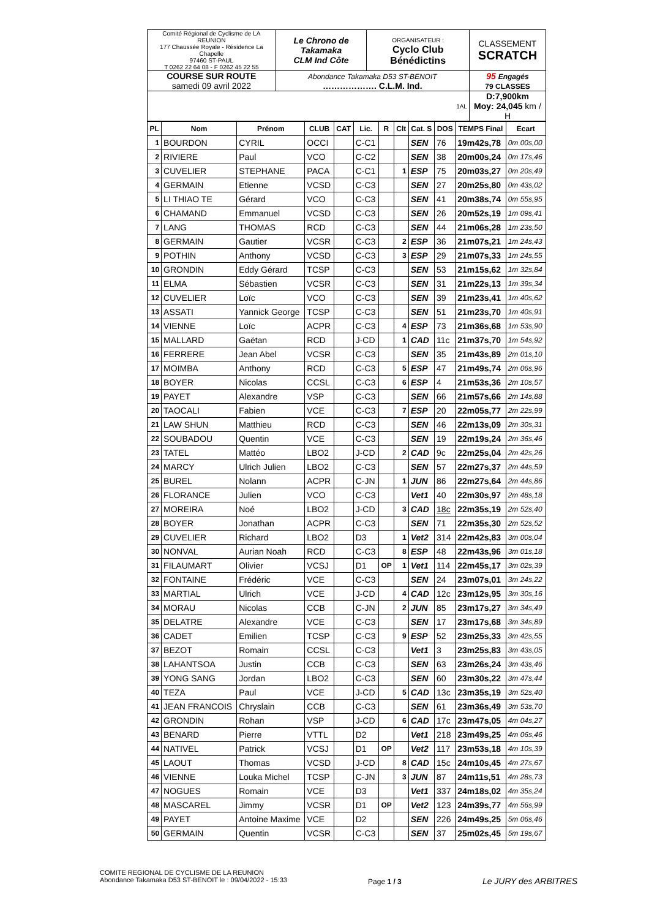| Comité Régional de Cyclisme de LA REUNION 177 Chaussée Royale - Résidence La Chapelle 97460 ST-PAUL T 0262 22 64 08 - F 0262 45 22 55 | Le Chrono de Takamaka CLM Ind Côte | ORGANISATEUR : Cyclo Club Bénédictins | CLASSEMENT SCRATCH |
| COURSE SUR ROUTE samedi 09 avril 2022 | Abondance Takamaka D53 ST-BENOIT ………………. C.L.M. Ind. | | 95 Engagés 79 CLASSES |
| 1AL | | | D:7,900km Moy: 24,045 km / H |
| PL | Nom | Prénom | CLUB | CAT | Lic. | R | Clt | Cat. S | DOS | TEMPS Final | Ecart |
| --- | --- | --- | --- | --- | --- | --- | --- | --- | --- | --- | --- |
| 1 | BOURDON | CYRIL | OCCI | | C-C1 | | | SEN | 76 | 19m42s,78 | 0m 00s,00 |
| 2 | RIVIERE | Paul | VCO | | C-C2 | | | SEN | 38 | 20m00s,24 | 0m 17s,46 |
| 3 | CUVELIER | STEPHANE | PACA | | C-C1 | | 1 | ESP | 75 | 20m03s,27 | 0m 20s,49 |
| 4 | GERMAIN | Etienne | VCSD | | C-C3 | | | SEN | 27 | 20m25s,80 | 0m 43s,02 |
| 5 | LI THIAO TE | Gérard | VCO | | C-C3 | | | SEN | 41 | 20m38s,74 | 0m 55s,95 |
| 6 | CHAMAND | Emmanuel | VCSD | | C-C3 | | | SEN | 26 | 20m52s,19 | 1m 09s,41 |
| 7 | LANG | THOMAS | RCD | | C-C3 | | | SEN | 44 | 21m06s,28 | 1m 23s,50 |
| 8 | GERMAIN | Gautier | VCSR | | C-C3 | | 2 | ESP | 36 | 21m07s,21 | 1m 24s,43 |
| 9 | POTHIN | Anthony | VCSD | | C-C3 | | 3 | ESP | 29 | 21m07s,33 | 1m 24s,55 |
| 10 | GRONDIN | Eddy Gérard | TCSP | | C-C3 | | | SEN | 53 | 21m15s,62 | 1m 32s,84 |
| 11 | ELMA | Sébastien | VCSR | | C-C3 | | | SEN | 31 | 21m22s,13 | 1m 39s,34 |
| 12 | CUVELIER | Loïc | VCO | | C-C3 | | | SEN | 39 | 21m23s,41 | 1m 40s,62 |
| 13 | ASSATI | Yannick George | TCSP | | C-C3 | | | SEN | 51 | 21m23s,70 | 1m 40s,91 |
| 14 | VIENNE | Loïc | ACPR | | C-C3 | | 4 | ESP | 73 | 21m36s,68 | 1m 53s,90 |
| 15 | MALLARD | Gaëtan | RCD | | J-CD | | 1 | CAD | 11c | 21m37s,70 | 1m 54s,92 |
| 16 | FERRERE | Jean Abel | VCSR | | C-C3 | | | SEN | 35 | 21m43s,89 | 2m 01s,10 |
| 17 | MOIMBA | Anthony | RCD | | C-C3 | | 5 | ESP | 47 | 21m49s,74 | 2m 06s,96 |
| 18 | BOYER | Nicolas | CCSL | | C-C3 | | 6 | ESP | 4 | 21m53s,36 | 2m 10s,57 |
| 19 | PAYET | Alexandre | VSP | | C-C3 | | | SEN | 66 | 21m57s,66 | 2m 14s,88 |
| 20 | TAOCALI | Fabien | VCE | | C-C3 | | 7 | ESP | 20 | 22m05s,77 | 2m 22s,99 |
| 21 | LAW SHUN | Matthieu | RCD | | C-C3 | | | SEN | 46 | 22m13s,09 | 2m 30s,31 |
| 22 | SOUBADOU | Quentin | VCE | | C-C3 | | | SEN | 19 | 22m19s,24 | 2m 36s,46 |
| 23 | TATEL | Mattéo | LBO2 | | J-CD | | 2 | CAD | 9c | 22m25s,04 | 2m 42s,26 |
| 24 | MARCY | Ulrich Julien | LBO2 | | C-C3 | | | SEN | 57 | 22m27s,37 | 2m 44s,59 |
| 25 | BUREL | Nolann | ACPR | | C-JN | | 1 | JUN | 86 | 22m27s,64 | 2m 44s,86 |
| 26 | FLORANCE | Julien | VCO | | C-C3 | | | Vet1 | 40 | 22m30s,97 | 2m 48s,18 |
| 27 | MOREIRA | Noé | LBO2 | | J-CD | | 3 | CAD | 18c | 22m35s,19 | 2m 52s,40 |
| 28 | BOYER | Jonathan | ACPR | | C-C3 | | | SEN | 71 | 22m35s,30 | 2m 52s,52 |
| 29 | CUVELIER | Richard | LBO2 | | D3 | | 1 | Vet2 | 314 | 22m42s,83 | 3m 00s,04 |
| 30 | NONVAL | Aurian Noah | RCD | | C-C3 | | 8 | ESP | 48 | 22m43s,96 | 3m 01s,18 |
| 31 | FILAUMART | Olivier | VCSJ | | D1 | OP | 1 | Vet1 | 114 | 22m45s,17 | 3m 02s,39 |
| 32 | FONTAINE | Frédéric | VCE | | C-C3 | | | SEN | 24 | 23m07s,01 | 3m 24s,22 |
| 33 | MARTIAL | Ulrich | VCE | | J-CD | | 4 | CAD | 12c | 23m12s,95 | 3m 30s,16 |
| 34 | MORAU | Nicolas | CCB | | C-JN | | 2 | JUN | 85 | 23m17s,27 | 3m 34s,49 |
| 35 | DELATRE | Alexandre | VCE | | C-C3 | | | SEN | 17 | 23m17s,68 | 3m 34s,89 |
| 36 | CADET | Emilien | TCSP | | C-C3 | | 9 | ESP | 52 | 23m25s,33 | 3m 42s,55 |
| 37 | BEZOT | Romain | CCSL | | C-C3 | | | Vet1 | 3 | 23m25s,83 | 3m 43s,05 |
| 38 | LAHANTSOA | Justin | CCB | | C-C3 | | | SEN | 63 | 23m26s,24 | 3m 43s,46 |
| 39 | YONG SANG | Jordan | LBO2 | | C-C3 | | | SEN | 60 | 23m30s,22 | 3m 47s,44 |
| 40 | TEZA | Paul | VCE | | J-CD | | 5 | CAD | 13c | 23m35s,19 | 3m 52s,40 |
| 41 | JEAN FRANCOIS | Chryslain | CCB | | C-C3 | | | SEN | 61 | 23m36s,49 | 3m 53s,70 |
| 42 | GRONDIN | Rohan | VSP | | J-CD | | 6 | CAD | 17c | 23m47s,05 | 4m 04s,27 |
| 43 | BENARD | Pierre | VTTL | | D2 | | | Vet1 | 218 | 23m49s,25 | 4m 06s,46 |
| 44 | NATIVEL | Patrick | VCSJ | | D1 | OP | | Vet2 | 117 | 23m53s,18 | 4m 10s,39 |
| 45 | LAOUT | Thomas | VCSD | | J-CD | | 8 | CAD | 15c | 24m10s,45 | 4m 27s,67 |
| 46 | VIENNE | Louka Michel | TCSP | | C-JN | | 3 | JUN | 87 | 24m11s,51 | 4m 28s,73 |
| 47 | NOGUES | Romain | VCE | | D3 | | | Vet1 | 337 | 24m18s,02 | 4m 35s,24 |
| 48 | MASCAREL | Jimmy | VCSR | | D1 | OP | | Vet2 | 123 | 24m39s,77 | 4m 56s,99 |
| 49 | PAYET | Antoine Maxime | VCE | | D2 | | | SEN | 226 | 24m49s,25 | 5m 06s,46 |
| 50 | GERMAIN | Quentin | VCSR | | C-C3 | | | SEN | 37 | 25m02s,45 | 5m 19s,67 |
COMITE REGIONAL DE CYCLISME DE LA REUNION
Abondance Takamaka D53 ST-BENOIT le : 09/04/2022 - 15:33
Page 1 / 3
Le JURY des ARBITRES